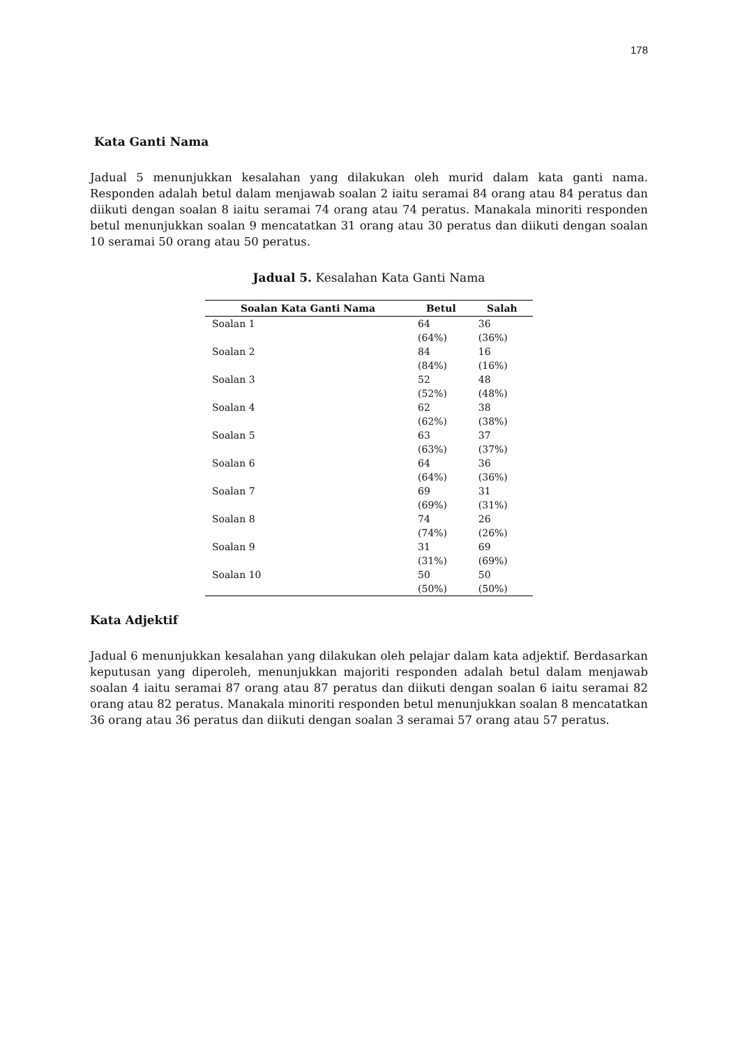178
Kata Ganti Nama
Jadual 5 menunjukkan kesalahan yang dilakukan oleh murid dalam kata ganti nama. Responden adalah betul dalam menjawab soalan 2 iaitu seramai 84 orang atau 84 peratus dan diikuti dengan soalan 8 iaitu seramai 74 orang atau 74 peratus. Manakala minoriti responden betul menunjukkan soalan 9 mencatatkan 31 orang atau 30 peratus dan diikuti dengan soalan 10 seramai 50 orang atau 50 peratus.
Jadual 5. Kesalahan Kata Ganti Nama
| Soalan Kata Ganti Nama | Betul | Salah |
| --- | --- | --- |
| Soalan 1 | 64 (64%) | 36 (36%) |
| Soalan 2 | 84 (84%) | 16 (16%) |
| Soalan 3 | 52 (52%) | 48 (48%) |
| Soalan 4 | 62 (62%) | 38 (38%) |
| Soalan 5 | 63 (63%) | 37 (37%) |
| Soalan 6 | 64 (64%) | 36 (36%) |
| Soalan 7 | 69 (69%) | 31 (31%) |
| Soalan 8 | 74 (74%) | 26 (26%) |
| Soalan 9 | 31 (31%) | 69 (69%) |
| Soalan 10 | 50 (50%) | 50 (50%) |
Kata Adjektif
Jadual 6 menunjukkan kesalahan yang dilakukan oleh pelajar dalam kata adjektif. Berdasarkan keputusan yang diperoleh, menunjukkan majoriti responden adalah betul dalam menjawab soalan 4 iaitu seramai 87 orang atau 87 peratus dan diikuti dengan soalan 6 iaitu seramai 82 orang atau 82 peratus. Manakala minoriti responden betul menunjukkan soalan 8 mencatatkan 36 orang atau 36 peratus dan diikuti dengan soalan 3 seramai 57 orang atau 57 peratus.